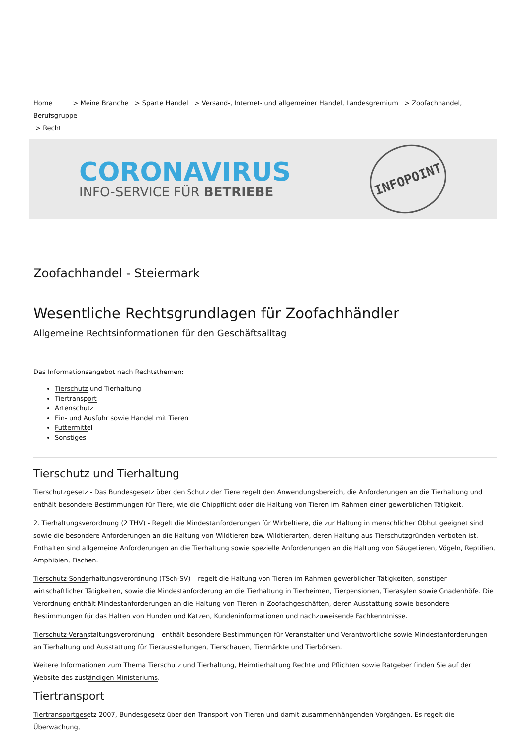Home > Meine Branche > Sparte Handel > Versand-, Internet- und allgemeiner Handel, Landesgremium > Zoofachhandel, Berufsgruppe
> Recht
CORONAVIRUS
INFO-SERVICE FÜR BETRIEBE
INFOPOINT
Zoofachhandel - Steiermark
Wesentliche Rechtsgrundlagen für Zoofachhändler
Allgemeine Rechtsinformationen für den Geschäftsalltag
Das Informationsangebot nach Rechtsthemen:
Tierschutz und Tierhaltung
Tiertransport
Artenschutz
Ein- und Ausfuhr sowie Handel mit Tieren
Futtermittel
Sonstiges
Tierschutz und Tierhaltung
Tierschutzgesetz - Das Bundesgesetz über den Schutz der Tiere regelt den Anwendungsbereich, die Anforderungen an die Tierhaltung und enthält besondere Bestimmungen für Tiere, wie die Chippflicht oder die Haltung von Tieren im Rahmen einer gewerblichen Tätigkeit.
2. Tierhaltungsverordnung (2 THV) - Regelt die Mindestanforderungen für Wirbeltiere, die zur Haltung in menschlicher Obhut geeignet sind sowie die besondere Anforderungen an die Haltung von Wildtieren bzw. Wildtierarten, deren Haltung aus Tierschutzgründen verboten ist. Enthalten sind allgemeine Anforderungen an die Tierhaltung sowie spezielle Anforderungen an die Haltung von Säugetieren, Vögeln, Reptilien, Amphibien, Fischen.
Tierschutz-Sonderhaltungsverordnung (TSch-SV) – regelt die Haltung von Tieren im Rahmen gewerblicher Tätigkeiten, sonstiger wirtschaftlicher Tätigkeiten, sowie die Mindestanforderung an die Tierhaltung in Tierheimen, Tierpensionen, Tierasylen sowie Gnadenhöfe. Die Verordnung enthält Mindestanforderungen an die Haltung von Tieren in Zoofachgeschäften, deren Ausstattung sowie besondere Bestimmungen für das Halten von Hunden und Katzen, Kundeninformationen und nachzuweisende Fachkenntnisse.
Tierschutz-Veranstaltungsverordnung – enthält besondere Bestimmungen für Veranstalter und Verantwortliche sowie Mindestanforderungen an Tierhaltung und Ausstattung für Tierausstellungen, Tierschauen, Tiermärkte und Tierbörsen.
Weitere Informationen zum Thema Tierschutz und Tierhaltung, Heimtierhaltung Rechte und Pflichten sowie Ratgeber finden Sie auf der Website des zuständigen Ministeriums.
Tiertransport
Tiertransportgesetz 2007, Bundesgesetz über den Transport von Tieren und damit zusammenhängenden Vorgängen. Es regelt die Überwachung,